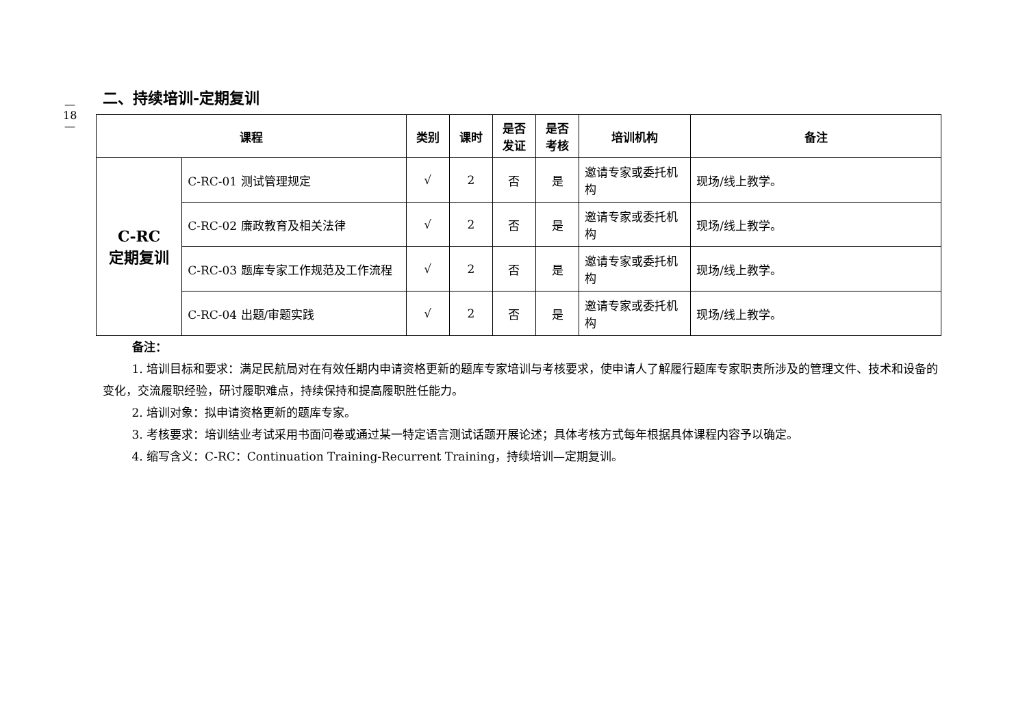—
18
—
二、持续培训-定期复训
| 课程 | | 类别 | 课时 | 是否 发证 | 是否 考核 | 培训机构 | 备注 |
| --- | --- | --- | --- | --- | --- | --- | --- |
| C-RC 定期复训 | C-RC-01 测试管理规定 | √ | 2 | 否 | 是 | 邀请专家或委托机构 | 现场/线上教学。 |
| | C-RC-02 廉政教育及相关法律 | √ | 2 | 否 | 是 | 邀请专家或委托机构 | 现场/线上教学。 |
| | C-RC-03 题库专家工作规范及工作流程 | √ | 2 | 否 | 是 | 邀请专家或委托机构 | 现场/线上教学。 |
| | C-RC-04 出题/审题实践 | √ | 2 | 否 | 是 | 邀请专家或委托机构 | 现场/线上教学。 |
备注：
1. 培训目标和要求：满足民航局对在有效任期内申请资格更新的题库专家培训与考核要求，使申请人了解履行题库专家职责所涉及的管理文件、技术和设备的变化，交流履职经验，研讨履职难点，持续保持和提高履职胜任能力。
2. 培训对象：拟申请资格更新的题库专家。
3. 考核要求：培训结业考试采用书面问卷或通过某一特定语言测试话题开展论述；具体考核方式每年根据具体课程内容予以确定。
4. 缩写含义：C-RC：Continuation Training-Recurrent Training，持续培训—定期复训。